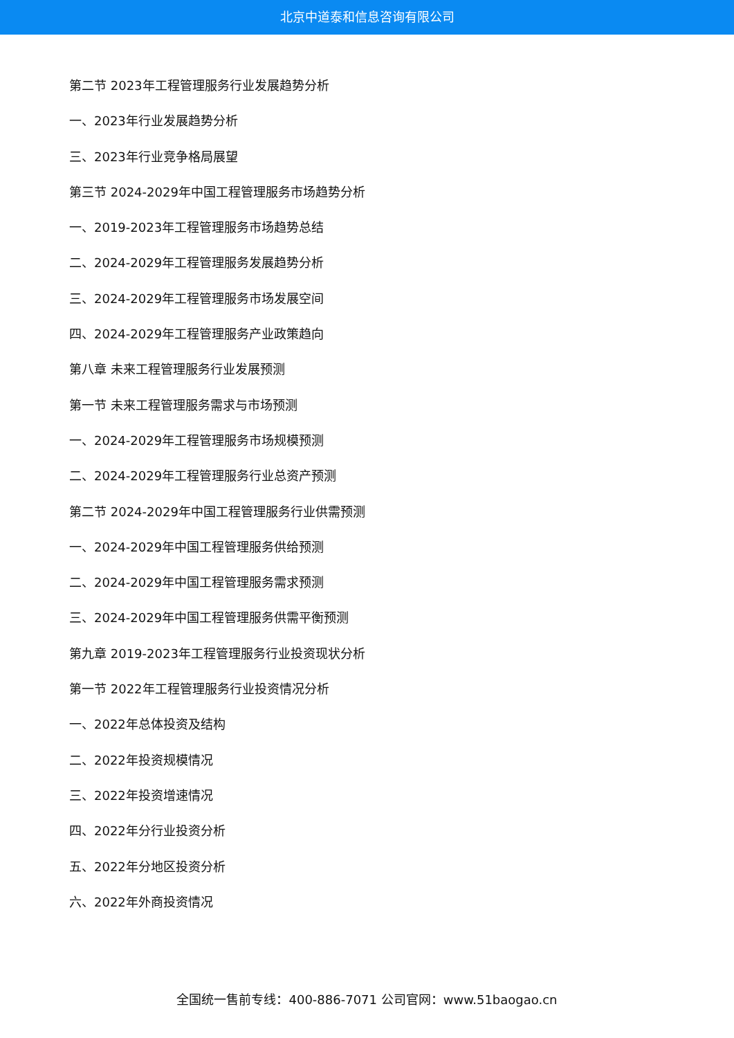北京中道泰和信息咨询有限公司
第二节 2023年工程管理服务行业发展趋势分析
一、2023年行业发展趋势分析
三、2023年行业竞争格局展望
第三节 2024-2029年中国工程管理服务市场趋势分析
一、2019-2023年工程管理服务市场趋势总结
二、2024-2029年工程管理服务发展趋势分析
三、2024-2029年工程管理服务市场发展空间
四、2024-2029年工程管理服务产业政策趋向
第八章 未来工程管理服务行业发展预测
第一节 未来工程管理服务需求与市场预测
一、2024-2029年工程管理服务市场规模预测
二、2024-2029年工程管理服务行业总资产预测
第二节 2024-2029年中国工程管理服务行业供需预测
一、2024-2029年中国工程管理服务供给预测
二、2024-2029年中国工程管理服务需求预测
三、2024-2029年中国工程管理服务供需平衡预测
第九章 2019-2023年工程管理服务行业投资现状分析
第一节 2022年工程管理服务行业投资情况分析
一、2022年总体投资及结构
二、2022年投资规模情况
三、2022年投资增速情况
四、2022年分行业投资分析
五、2022年分地区投资分析
六、2022年外商投资情况
全国统一售前专线：400-886-7071 公司官网：www.51baogao.cn